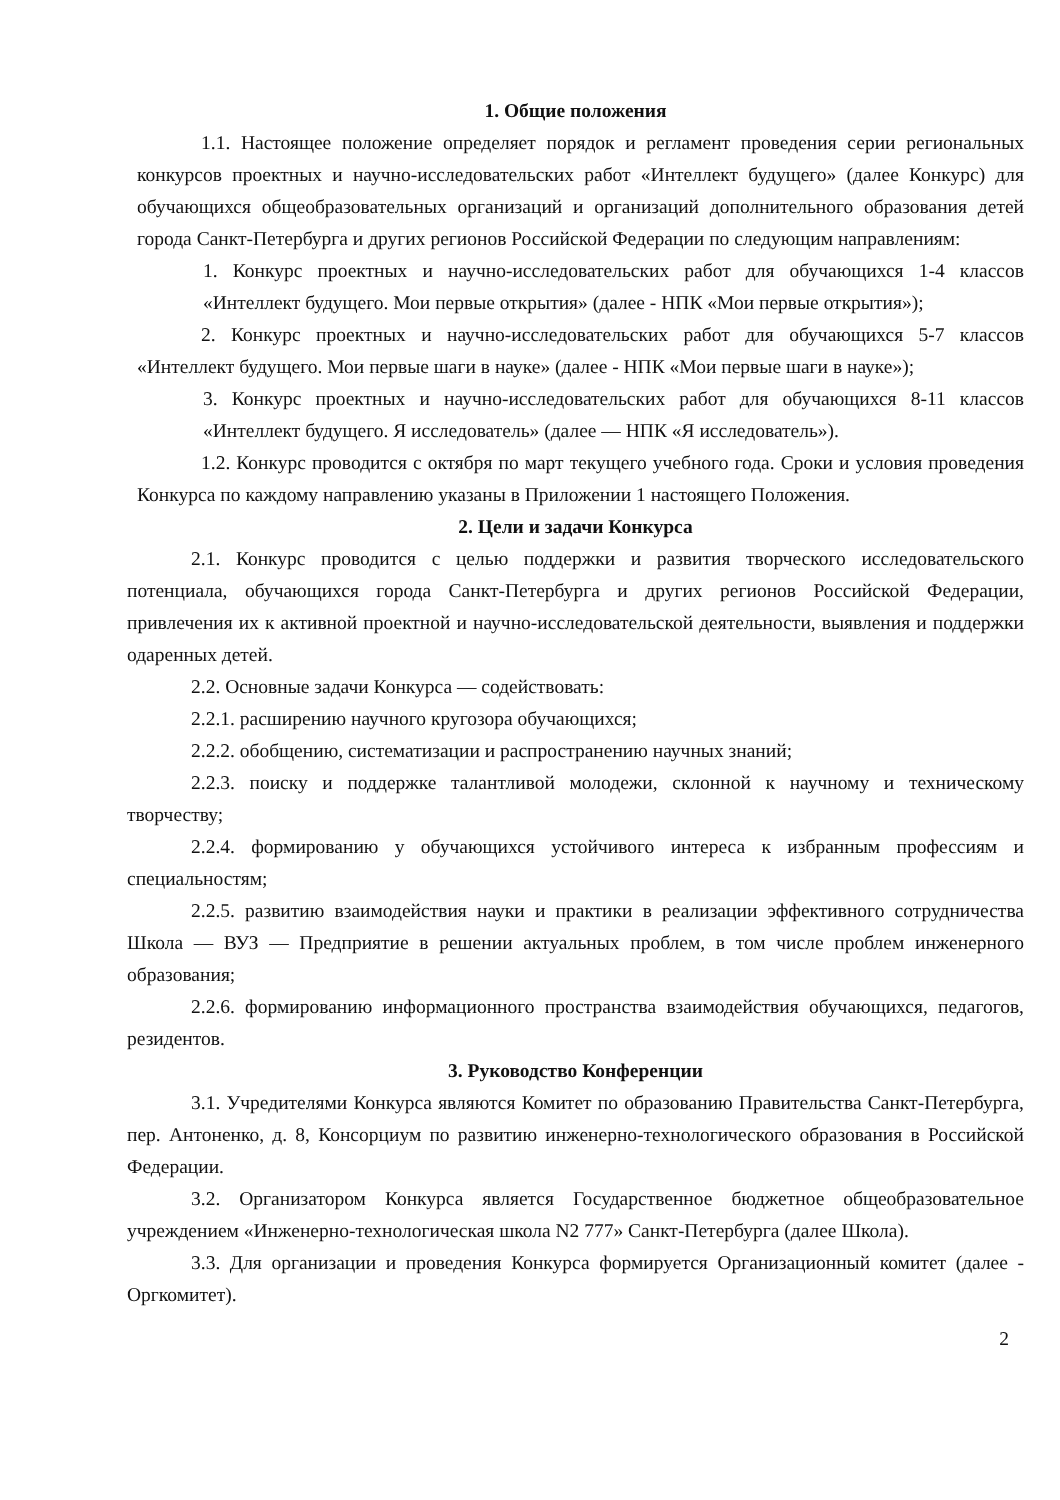1. Общие положения
1.1. Настоящее положение определяет порядок и регламент проведения серии региональных конкурсов проектных и научно-исследовательских работ «Интеллект будущего» (далее Конкурс) для обучающихся общеобразовательных организаций и организаций дополнительного образования детей города Санкт-Петербурга и других регионов Российской Федерации по следующим направлениям:
1. Конкурс проектных и научно-исследовательских работ для обучающихся 1-4 классов «Интеллект будущего. Мои первые открытия» (далее - НПК «Мои первые открытия»);
2. Конкурс проектных и научно-исследовательских работ для обучающихся 5-7 классов «Интеллект будущего. Мои первые шаги в науке» (далее - НПК «Мои первые шаги в науке»);
3. Конкурс проектных и научно-исследовательских работ для обучающихся 8-11 классов «Интеллект будущего. Я исследователь» (далее — НПК «Я исследователь»).
1.2. Конкурс проводится с октября по март текущего учебного года. Сроки и условия проведения Конкурса по каждому направлению указаны в Приложении 1 настоящего Положения.
2. Цели и задачи Конкурса
2.1. Конкурс проводится с целью поддержки и развития творческого исследовательского потенциала, обучающихся города Санкт-Петербурга и других регионов Российской Федерации, привлечения их к активной проектной и научно-исследовательской деятельности, выявления и поддержки одаренных детей.
2.2. Основные задачи Конкурса — содействовать:
2.2.1. расширению научного кругозора обучающихся;
2.2.2. обобщению, систематизации и распространению научных знаний;
2.2.3. поиску и поддержке талантливой молодежи, склонной к научному и техническому творчеству;
2.2.4. формированию у обучающихся устойчивого интереса к избранным профессиям и специальностям;
2.2.5. развитию взаимодействия науки и практики в реализации эффективного сотрудничества Школа — ВУЗ — Предприятие в решении актуальных проблем, в том числе проблем инженерного образования;
2.2.6. формированию информационного пространства взаимодействия обучающихся, педагогов, резидентов.
3. Руководство Конференции
3.1. Учредителями Конкурса являются Комитет по образованию Правительства Санкт-Петербурга, пер. Антоненко, д. 8, Консорциум по развитию инженерно-технологического образования в Российской Федерации.
3.2. Организатором Конкурса является Государственное бюджетное общеобразовательное учреждением «Инженерно-технологическая школа N2 777» Санкт-Петербурга (далее Школа).
3.3. Для организации и проведения Конкурса формируется Организационный комитет (далее - Оргкомитет).
2